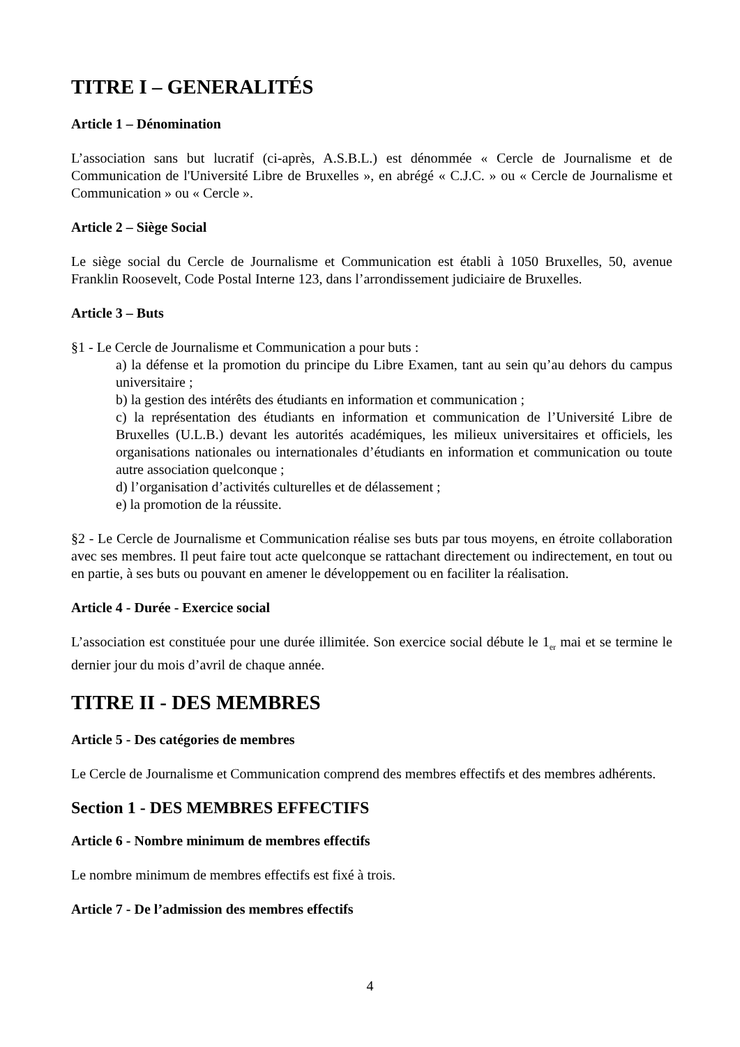TITRE I – GENERALITÉS
Article 1 – Dénomination
L’association sans but lucratif (ci-après, A.S.B.L.) est dénommée « Cercle de Journalisme et de Communication de l'Université Libre de Bruxelles », en abrégé « C.J.C. » ou « Cercle de Journalisme et Communication » ou « Cercle ».
Article 2 – Siège Social
Le siège social du Cercle de Journalisme et Communication est établi à 1050 Bruxelles, 50, avenue Franklin Roosevelt, Code Postal Interne 123, dans l’arrondissement judiciaire de Bruxelles.
Article 3 – Buts
§1 - Le Cercle de Journalisme et Communication a pour buts :
a) la défense et la promotion du principe du Libre Examen, tant au sein qu’au dehors du campus universitaire ;
b) la gestion des intérêts des étudiants en information et communication ;
c) la représentation des étudiants en information et communication de l’Université Libre de Bruxelles (U.L.B.) devant les autorités académiques, les milieux universitaires et officiels, les organisations nationales ou internationales d’étudiants en information et communication ou toute autre association quelconque ;
d) l’organisation d’activités culturelles et de délassement ;
e) la promotion de la réussite.
§2 - Le Cercle de Journalisme et Communication réalise ses buts par tous moyens, en étroite collaboration avec ses membres. Il peut faire tout acte quelconque se rattachant directement ou indirectement, en tout ou en partie, à ses buts ou pouvant en amener le développement ou en faciliter la réalisation.
Article 4 - Durée - Exercice social
L’association est constituée pour une durée illimitée. Son exercice social débute le 1<sub>er</sub> mai et se termine le dernier jour du mois d’avril de chaque année.
TITRE II - DES MEMBRES
Article 5 - Des catégories de membres
Le Cercle de Journalisme et Communication comprend des membres effectifs et des membres adhérents.
Section 1 - DES MEMBRES EFFECTIFS
Article 6 - Nombre minimum de membres effectifs
Le nombre minimum de membres effectifs est fixé à trois.
Article 7 - De l’admission des membres effectifs
4